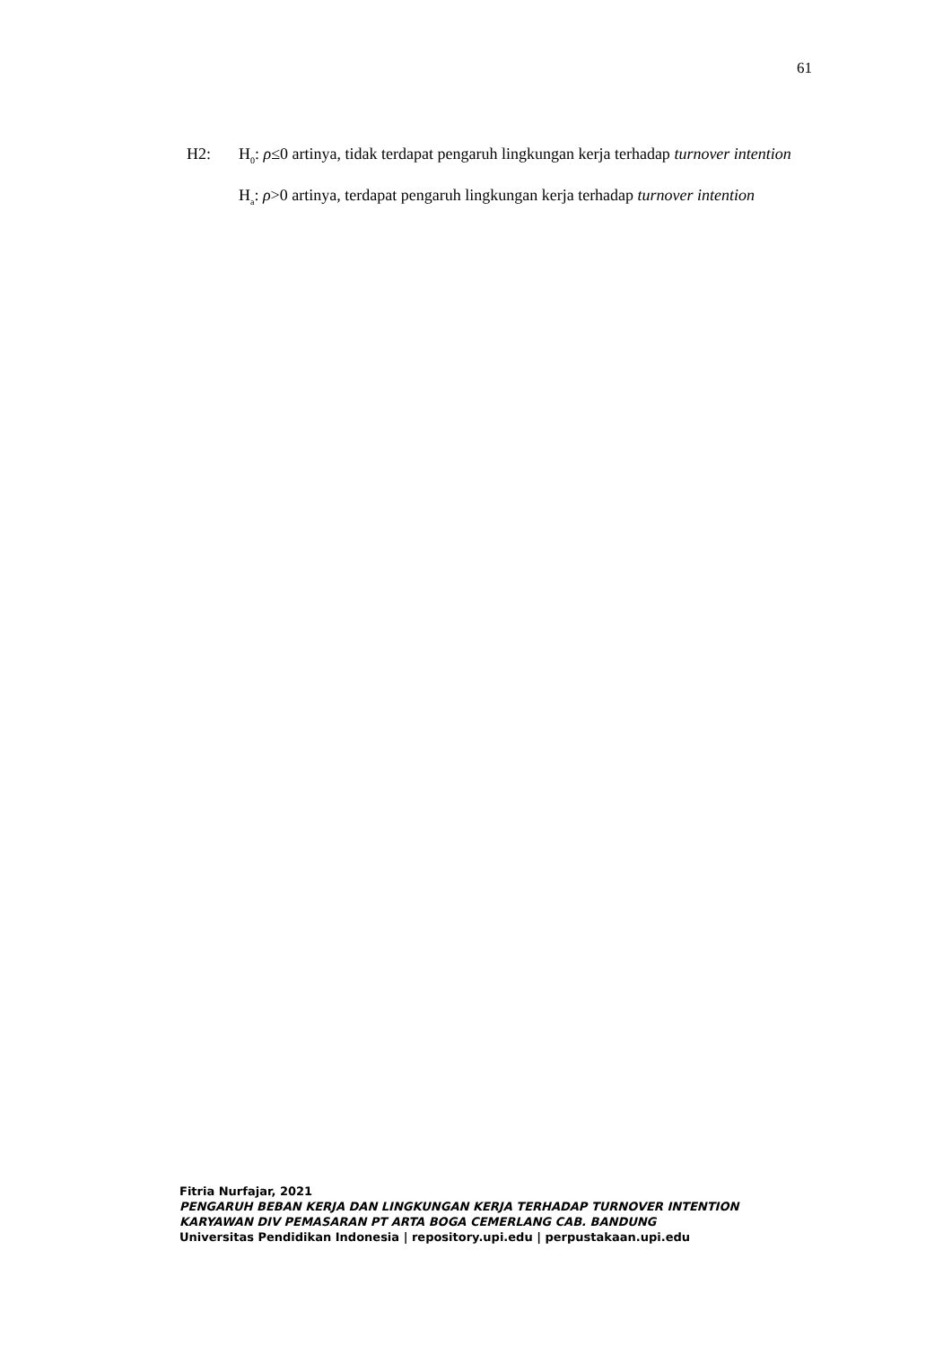61
H2: H<sub>0</sub>: ρ≤0 artinya, tidak terdapat pengaruh lingkungan kerja terhadap turnover intention
H<sub>a</sub>: ρ>0 artinya, terdapat pengaruh lingkungan kerja terhadap turnover intention
Fitria Nurfajar, 2021
PENGARUH BEBAN KERJA DAN LINGKUNGAN KERJA TERHADAP TURNOVER INTENTION
KARYAWAN DIV PEMASARAN PT ARTA BOGA CEMERLANG CAB. BANDUNG
Universitas Pendidikan Indonesia | repository.upi.edu | perpustakaan.upi.edu